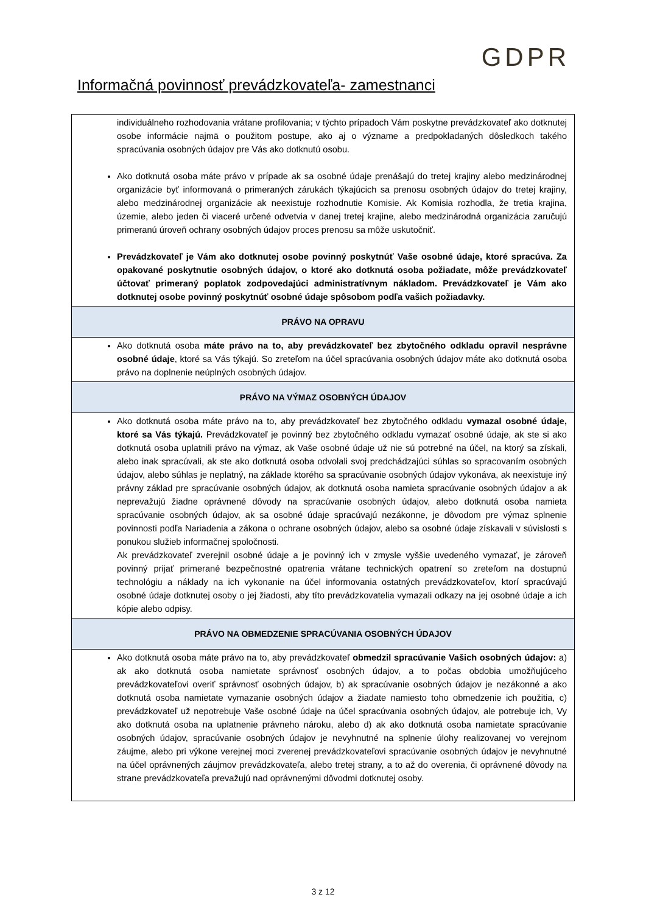GDPR
Informačná povinnosť prevádzkovateľa- zamestnanci
| individuálneho rozhodovania vrátane profilovania; v týchto prípadoch Vám poskytne prevádzkovateľ ako dotknutej osobe informácie najmä o použitom postupe, ako aj o význame a predpokladaných dôsledkoch takého spracúvania osobných údajov pre Vás ako dotknutú osobu. Ako dotknutá osoba máte právo v prípade ak sa osobné údaje prenášajú do tretej krajiny alebo medzinárodnej organizácie byť informovaná o primeraných zárukách týkajúcich sa prenosu osobných údajov do tretej krajiny, alebo medzinárodnej organizácie ak neexistuje rozhodnutie Komisie. Ak Komisia rozhodla, že tretia krajina, územie, alebo jeden či viaceré určené odvetvia v danej tretej krajine, alebo medzinárodná organizácia zaručujú primeranú úroveň ochrany osobných údajov proces prenosu sa môže uskutočniť. Prevádzkovateľ je Vám ako dotknutej osobe povinný poskytnúť Vaše osobné údaje, ktoré spracúva. Za opakované poskytnutie osobných údajov, o ktoré ako dotknutá osoba požiadate, môže prevádzkovateľ účtovať primeraný poplatok zodpovedajúci administratívnym nákladom. Prevádzkovateľ je Vám ako dotknutej osobe povinný poskytnúť osobné údaje spôsobom podľa vašich požiadavky. |
| PRÁVO NA OPRAVU |
| Ako dotknutá osoba máte právo na to, aby prevádzkovateľ bez zbytočného odkladu opravil nesprávne osobné údaje , ktoré sa Vás týkajú. So zreteľom na účel spracúvania osobných údajov máte ako dotknutá osoba právo na doplnenie neúplných osobných údajov. |
| PRÁVO NA VÝMAZ OSOBNÝCH ÚDAJOV |
| Ako dotknutá osoba máte právo na to, aby prevádzkovateľ bez zbytočného odkladu vymazal osobné údaje, ktoré sa Vás týkajú. Prevádzkovateľ je povinný bez zbytočného odkladu vymazať osobné údaje, ak ste si ako dotknutá osoba uplatnili právo na výmaz, ak Vaše osobné údaje už nie sú potrebné na účel, na ktorý sa získali, alebo inak spracúvali, ak ste ako dotknutá osoba odvolali svoj predchádzajúci súhlas so spracovaním osobných údajov, alebo súhlas je neplatný, na základe ktorého sa spracúvanie osobných údajov vykonáva, ak neexistuje iný právny základ pre spracúvanie osobných údajov, ak dotknutá osoba namieta spracúvanie osobných údajov a ak neprevažujú žiadne oprávnené dôvody na spracúvanie osobných údajov, alebo dotknutá osoba namieta spracúvanie osobných údajov, ak sa osobné údaje spracúvajú nezákonne, je dôvodom pre výmaz splnenie povinnosti podľa Nariadenia a zákona o ochrane osobných údajov, alebo sa osobné údaje získavali v súvislosti s ponukou služieb informačnej spoločnosti. Ak prevádzkovateľ zverejnil osobné údaje a je povinný ich v zmysle vyššie uvedeného vymazať, je zároveň povinný prijať primerané bezpečnostné opatrenia vrátane technických opatrení so zreteľom na dostupnú technológiu a náklady na ich vykonanie na účel informovania ostatných prevádzkovateľov, ktorí spracúvajú osobné údaje dotknutej osoby o jej žiadosti, aby títo prevádzkovatelia vymazali odkazy na jej osobné údaje a ich kópie alebo odpisy. |
| PRÁVO NA OBMEDZENIE SPRACÚVANIA OSOBNÝCH ÚDAJOV |
| Ako dotknutá osoba máte právo na to, aby prevádzkovateľ obmedzil spracúvanie Vašich osobných údajov: a) ak ako dotknutá osoba namietate správnosť osobných údajov, a to počas obdobia umožňujúceho prevádzkovateľovi overiť správnosť osobných údajov, b) ak spracúvanie osobných údajov je nezákonné a ako dotknutá osoba namietate vymazanie osobných údajov a žiadate namiesto toho obmedzenie ich použitia, c) prevádzkovateľ už nepotrebuje Vaše osobné údaje na účel spracúvania osobných údajov, ale potrebuje ich, Vy ako dotknutá osoba na uplatnenie právneho nároku, alebo d) ak ako dotknutá osoba namietate spracúvanie osobných údajov, spracúvanie osobných údajov je nevyhnutné na splnenie úlohy realizovanej vo verejnom záujme, alebo pri výkone verejnej moci zverenej prevádzkovateľovi spracúvanie osobných údajov je nevyhnutné na účel oprávnených záujmov prevádzkovateľa, alebo tretej strany, a to až do overenia, či oprávnené dôvody na strane prevádzkovateľa prevažujú nad oprávnenými dôvodmi dotknutej osoby. |
3 z 12